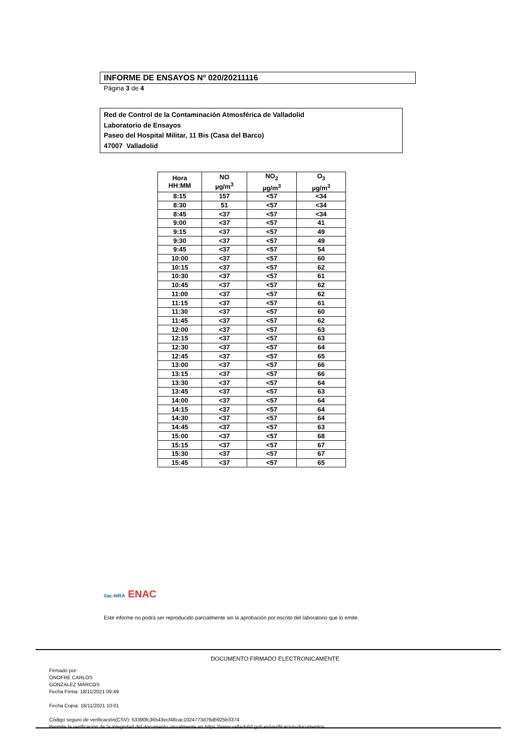INFORME DE ENSAYOS Nº 020/20211116
Página 3 de 4
Red de Control de la Contaminación Atmosférica de Valladolid
Laboratorio de Ensayos
Paseo del Hospital Militar, 11 Bis (Casa del Barco)
47007 Valladolid
| Hora HH:MM | NO µg/m<sup>3</sup> | NO<sub>2</sub> µg/m<sup>3</sup> | O<sub>3</sub> µg/m<sup>3</sup> |
| --- | --- | --- | --- |
| 8:15 | 157 | <57 | <34 |
| 8:30 | 51 | <57 | <34 |
| 8:45 | <37 | <57 | <34 |
| 9:00 | <37 | <57 | 41 |
| 9:15 | <37 | <57 | 49 |
| 9:30 | <37 | <57 | 49 |
| 9:45 | <37 | <57 | 54 |
| 10:00 | <37 | <57 | 60 |
| 10:15 | <37 | <57 | 62 |
| 10:30 | <37 | <57 | 61 |
| 10:45 | <37 | <57 | 62 |
| 11:00 | <37 | <57 | 62 |
| 11:15 | <37 | <57 | 61 |
| 11:30 | <37 | <57 | 60 |
| 11:45 | <37 | <57 | 62 |
| 12:00 | <37 | <57 | 63 |
| 12:15 | <37 | <57 | 63 |
| 12:30 | <37 | <57 | 64 |
| 12:45 | <37 | <57 | 65 |
| 13:00 | <37 | <57 | 66 |
| 13:15 | <37 | <57 | 66 |
| 13:30 | <37 | <57 | 64 |
| 13:45 | <37 | <57 | 63 |
| 14:00 | <37 | <57 | 64 |
| 14:15 | <37 | <57 | 64 |
| 14:30 | <37 | <57 | 64 |
| 14:45 | <37 | <57 | 63 |
| 15:00 | <37 | <57 | 68 |
| 15:15 | <37 | <57 | 67 |
| 15:30 | <37 | <57 | 67 |
| 15:45 | <37 | <57 | 65 |
ilac-MRA ENAC
Este informe no podrá ser reproducido parcialmente sin la aprobación por escrito del laboratorio que lo emite.
DOCUMENTO FIRMADO ELECTRONICAMENTE
Firmado por:
ONOFRE CARLOS
GONZALEZ MARCOS
Fecha Firma: 18/11/2021 09:49
Fecha Copia: 18/11/2021 10:01
Código seguro de verificación(CSV): 53390fc36543ecf48cac1024773d76db925b3374
Permite la verificación de la integridad del documento visualmente en https://www.valladolid.gob.es/verificacion-documentos